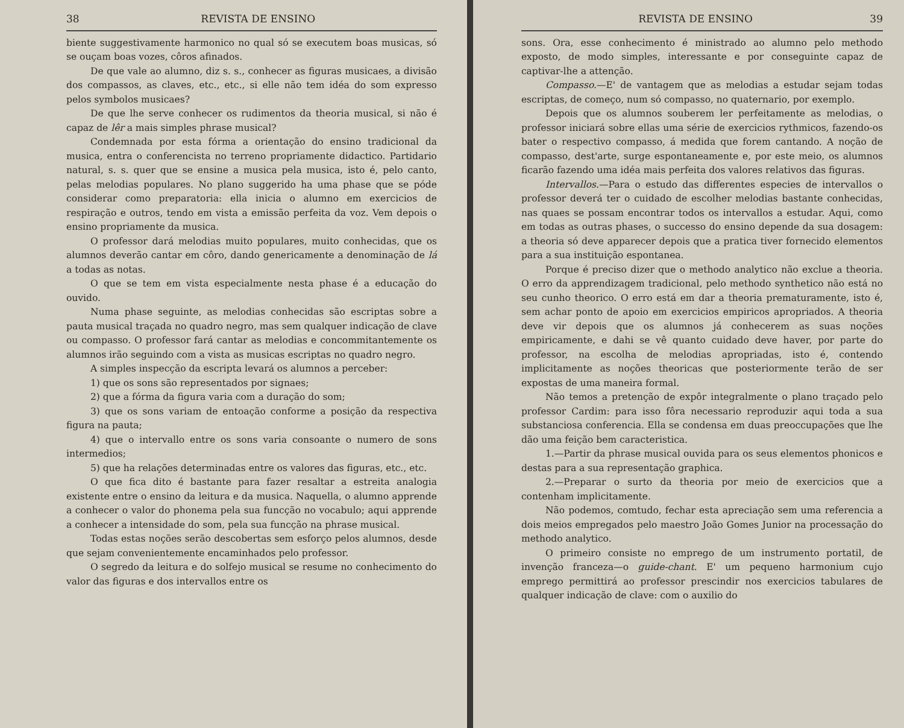38 REVISTA DE ENSINO
biente suggestivamente harmonico no qual só se executem boas musicas, só se ouçam boas vozes, côros afinados.
De que vale ao alumno, diz s. s., conhecer as figuras musicaes, a divisão dos compassos, as claves, etc., etc., si elle não tem idéa do som expresso pelos symbolos musicaes?
De que lhe serve conhecer os rudimentos da theoria musical, si não é capaz de lêr a mais simples phrase musical?
Condemnada por esta fórma a orientação do ensino tradicional da musica, entra o conferencista no terreno propriamente didactico. Partidario natural, s. s. quer que se ensine a musica pela musica, isto é, pelo canto, pelas melodias populares. No plano suggerido ha uma phase que se póde considerar como preparatoria: ella inicia o alumno em exercicios de respiração e outros, tendo em vista a emissão perfeita da voz. Vem depois o ensino propriamente da musica.
O professor dará melodias muito populares, muito conhecidas, que os alumnos deverão cantar em côro, dando genericamente a denominação de lá a todas as notas.
O que se tem em vista especialmente nesta phase é a educação do ouvido.
Numa phase seguinte, as melodias conhecidas são escriptas sobre a pauta musical traçada no quadro negro, mas sem qualquer indicação de clave ou compasso. O professor fará cantar as melodias e concommitantemente os alumnos irão seguindo com a vista as musicas escriptas no quadro negro.
A simples inspecção da escripta levará os alumnos a perceber:
1) que os sons são representados por signaes;
2) que a fórma da figura varia com a duração do som;
3) que os sons variam de entoação conforme a posição da respectiva figura na pauta;
4) que o intervallo entre os sons varia consoante o numero de sons intermedios;
5) que ha relações determinadas entre os valores das figuras, etc., etc.
O que fica dito é bastante para fazer resaltar a estreita analogia existente entre o ensino da leitura e da musica. Naquella, o alumno apprende a conhecer o valor do phonema pela sua funcção no vocabulo; aqui apprende a conhecer a intensidade do som, pela sua funcção na phrase musical.
Todas estas noções serão descobertas sem esforço pelos alumnos, desde que sejam convenientemente encaminhados pelo professor.
O segredo da leitura e do solfejo musical se resume no conhecimento do valor das figuras e dos intervallos entre os
REVISTA DE ENSINO 39
sons. Ora, esse conhecimento é ministrado ao alumno pelo methodo exposto, de modo simples, interessante e por conseguinte capaz de captivar-lhe a attenção.
Compasso.—E' de vantagem que as melodias a estudar sejam todas escriptas, de começo, num só compasso, no quaternario, por exemplo.
Depois que os alumnos souberem ler perfeitamente as melodias, o professor iniciará sobre ellas uma série de exercicios rythmicos, fazendo-os bater o respectivo compasso, á medida que forem cantando. A noção de compasso, dest'arte, surge espontaneamente e, por este meio, os alumnos ficarão fazendo uma idéa mais perfeita dos valores relativos das figuras.
Intervallos.—Para o estudo das differentes especies de intervallos o professor deverá ter o cuidado de escolher melodias bastante conhecidas, nas quaes se possam encontrar todos os intervallos a estudar. Aqui, como em todas as outras phases, o successo do ensino depende da sua dosagem: a theoria só deve apparecer depois que a pratica tiver fornecido elementos para a sua instituição espontanea.
Porque é preciso dizer que o methodo analytico não exclue a theoria. O erro da apprendizagem tradicional, pelo methodo synthetico não está no seu cunho theorico. O erro está em dar a theoria prematuramente, isto é, sem achar ponto de apoio em exercicios empiricos apropriados. A theoria deve vir depois que os alumnos já conhecerem as suas noções empiricamente, e dahi se vê quanto cuidado deve haver, por parte do professor, na escolha de melodias apropriadas, isto é, contendo implicitamente as noções theoricas que posteriormente terão de ser expostas de uma maneira formal.
Não temos a pretenção de expôr integralmente o plano traçado pelo professor Cardim: para isso fôra necessario reproduzir aqui toda a sua substanciosa conferencia. Ella se condensa em duas preoccupações que lhe dão uma feição bem caracteristica.
1.—Partir da phrase musical ouvida para os seus elementos phonicos e destas para a sua representação graphica.
2.—Preparar o surto da theoria por meio de exercicios que a contenham implicitamente.
Não podemos, comtudo, fechar esta apreciação sem uma referencia a dois meios empregados pelo maestro João Gomes Junior na processação do methodo analytico.
O primeiro consiste no emprego de um instrumento portatil, de invenção franceza—o guide-chant. E' um pequeno harmonium cujo emprego permittirá ao professor prescindir nos exercicios tabulares de qualquer indicação de clave: com o auxilio do